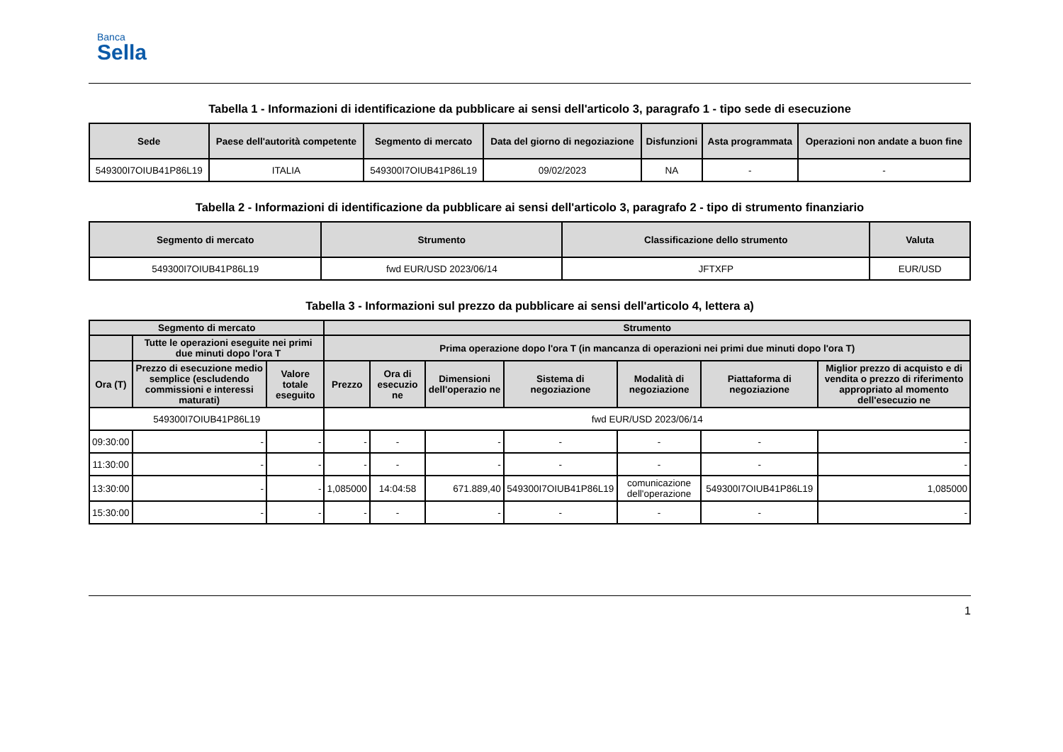Banca
Sella
Tabella 1 - Informazioni di identificazione da pubblicare ai sensi dell'articolo 3, paragrafo 1 - tipo sede di esecuzione
| Sede | Paese dell'autorità competente | Segmento di mercato | Data del giorno di negoziazione | Disfunzioni | Asta programmata | Operazioni non andate a buon fine |
| --- | --- | --- | --- | --- | --- | --- |
| 549300I7OIUB41P86L19 | ITALIA | 549300I7OIUB41P86L19 | 09/02/2023 | NA | - | - |
Tabella 2 - Informazioni di identificazione da pubblicare ai sensi dell'articolo 3, paragrafo 2 - tipo di strumento finanziario
| Segmento di mercato | Strumento | Classificazione dello strumento | Valuta |
| --- | --- | --- | --- |
| 549300I7OIUB41P86L19 | fwd EUR/USD 2023/06/14 | JFTXFP | EUR/USD |
Tabella 3 - Informazioni sul prezzo da pubblicare ai sensi dell'articolo 4, lettera a)
| Segmento di mercato | | | Strumento | | | | | | |
| --- | --- | --- | --- | --- | --- | --- | --- | --- | --- |
| | Tutte le operazioni eseguite nei primi due minuti dopo l'ora T | | Prima operazione dopo l'ora T (in mancanza di operazioni nei primi due minuti dopo l'ora T) | | | | | | |
| Ora (T) | Prezzo di esecuzione medio semplice (escludendo commissioni e interessi maturati) | Valore totale eseguito | Prezzo | Ora di esecuzio ne | Dimensioni dell'operazio ne | Sistema di negoziazione | Modalità di negoziazione | Piattaforma di negoziazione | Miglior prezzo di acquisto e di vendita o prezzo di riferimento appropriato al momento dell'esecuzio ne |
| 549300I7OIUB41P86L19 | | | fwd EUR/USD 2023/06/14 | | | | | | |
| 09:30:00 | - | - | - | - | - | - | - | - | - |
| 11:30:00 | - | - | - | - | - | - | - | - | - |
| 13:30:00 | - | - | 1,085000 | 14:04:58 | 671.889,40 | 549300I7OIUB41P86L19 | comunicazione dell'operazione | 549300I7OIUB41P86L19 | 1,085000 |
| 15:30:00 | - | - | - | - | - | - | - | - | - |
1